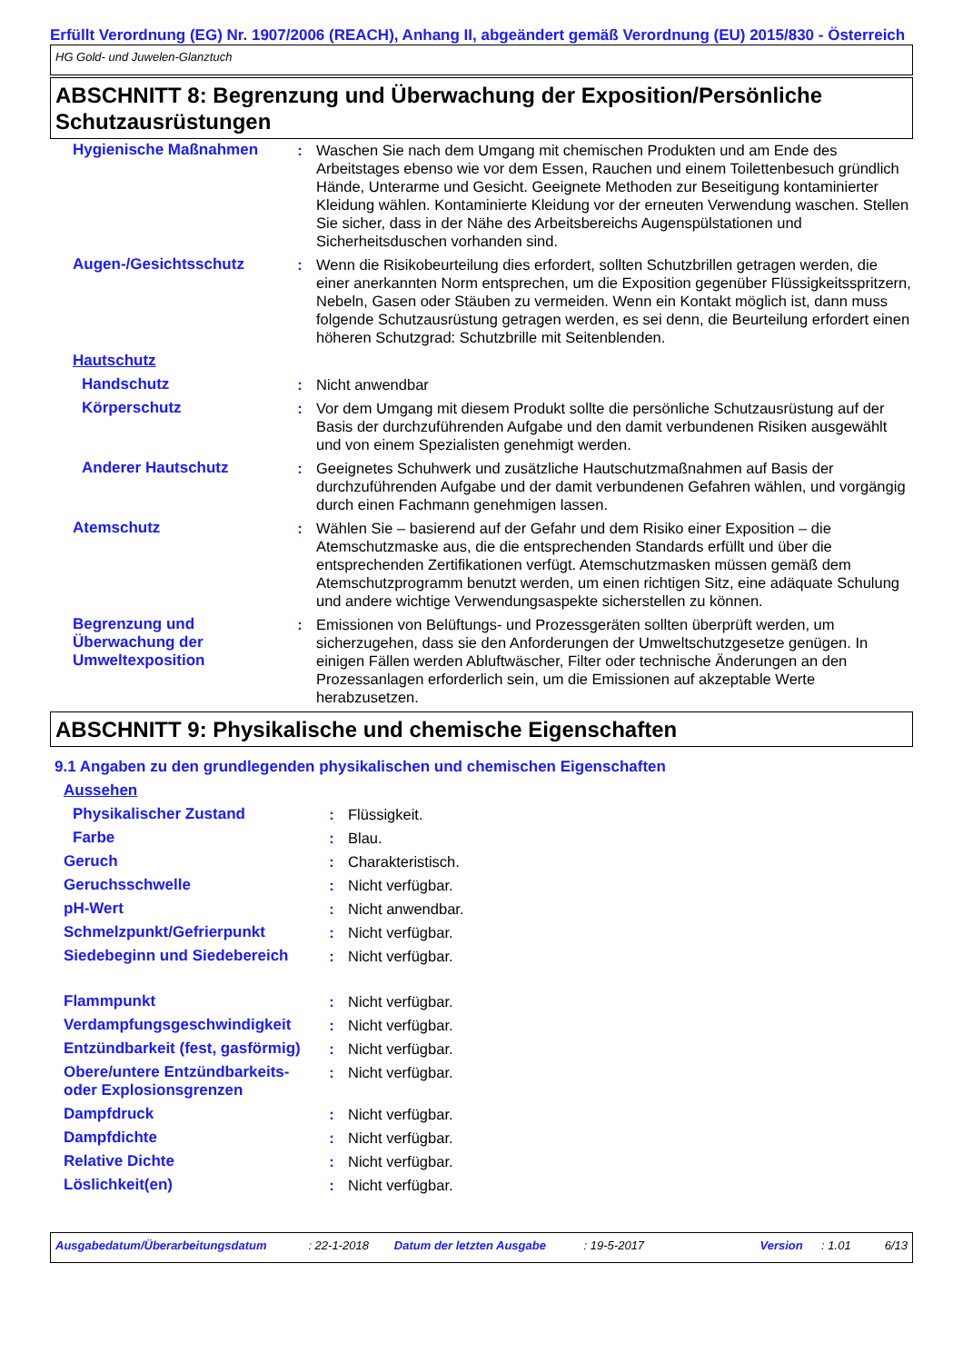Erfüllt Verordnung (EG) Nr. 1907/2006 (REACH), Anhang II, abgeändert gemäß Verordnung (EU) 2015/830 - Österreich
HG Gold- und Juwelen-Glanztuch
ABSCHNITT 8: Begrenzung und Überwachung der Exposition/Persönliche Schutzausrüstungen
| Hygienische Maßnahmen | : | Waschen Sie nach dem Umgang mit chemischen Produkten und am Ende des Arbeitstages ebenso wie vor dem Essen, Rauchen und einem Toilettenbesuch gründlich Hände, Unterarme und Gesicht. Geeignete Methoden zur Beseitigung kontaminierter Kleidung wählen. Kontaminierte Kleidung vor der erneuten Verwendung waschen. Stellen Sie sicher, dass in der Nähe des Arbeitsbereichs Augenspülstationen und Sicherheitsduschen vorhanden sind. |
| Augen-/Gesichtsschutz | : | Wenn die Risikobeurteilung dies erfordert, sollten Schutzbrillen getragen werden, die einer anerkannten Norm entsprechen, um die Exposition gegenüber Flüssigkeitsspritzern, Nebeln, Gasen oder Stäuben zu vermeiden. Wenn ein Kontakt möglich ist, dann muss folgende Schutzausrüstung getragen werden, es sei denn, die Beurteilung erfordert einen höheren Schutzgrad: Schutzbrille mit Seitenblenden. |
| Hautschutz | | |
| Handschutz | : | Nicht anwendbar |
| Körperschutz | : | Vor dem Umgang mit diesem Produkt sollte die persönliche Schutzausrüstung auf der Basis der durchzuführenden Aufgabe und den damit verbundenen Risiken ausgewählt und von einem Spezialisten genehmigt werden. |
| Anderer Hautschutz | : | Geeignetes Schuhwerk und zusätzliche Hautschutzmaßnahmen auf Basis der durchzuführenden Aufgabe und der damit verbundenen Gefahren wählen, und vorgängig durch einen Fachmann genehmigen lassen. |
| Atemschutz | : | Wählen Sie – basierend auf der Gefahr und dem Risiko einer Exposition – die Atemschutzmaske aus, die die entsprechenden Standards erfüllt und über die entsprechenden Zertifikationen verfügt. Atemschutzmasken müssen gemäß dem Atemschutzprogramm benutzt werden, um einen richtigen Sitz, eine adäquate Schulung und andere wichtige Verwendungsaspekte sicherstellen zu können. |
| Begrenzung und Überwachung der Umweltexposition | : | Emissionen von Belüftungs- und Prozessgeräten sollten überprüft werden, um sicherzugehen, dass sie den Anforderungen der Umweltschutzgesetze genügen. In einigen Fällen werden Abluftwäscher, Filter oder technische Änderungen an den Prozessanlagen erforderlich sein, um die Emissionen auf akzeptable Werte herabzusetzen. |
ABSCHNITT 9: Physikalische und chemische Eigenschaften
9.1 Angaben zu den grundlegenden physikalischen und chemischen Eigenschaften
| Aussehen | | |
| Physikalischer Zustand | : | Flüssigkeit. |
| Farbe | : | Blau. |
| Geruch | : | Charakteristisch. |
| Geruchsschwelle | : | Nicht verfügbar. |
| pH-Wert | : | Nicht anwendbar. |
| Schmelzpunkt/Gefrierpunkt | : | Nicht verfügbar. |
| Siedebeginn und Siedebereich | : | Nicht verfügbar. |
| Flammpunkt | : | Nicht verfügbar. |
| Verdampfungsgeschwindigkeit | : | Nicht verfügbar. |
| Entzündbarkeit (fest, gasförmig) | : | Nicht verfügbar. |
| Obere/untere Entzündbarkeits- oder Explosionsgrenzen | : | Nicht verfügbar. |
| Dampfdruck | : | Nicht verfügbar. |
| Dampfdichte | : | Nicht verfügbar. |
| Relative Dichte | : | Nicht verfügbar. |
| Löslichkeit(en) | : | Nicht verfügbar. |
Ausgabedatum/Überarbeitungsdatum: 22-1-2018 Datum der letzten Ausgabe: 19-5-2017 Version: 1.01 6/13